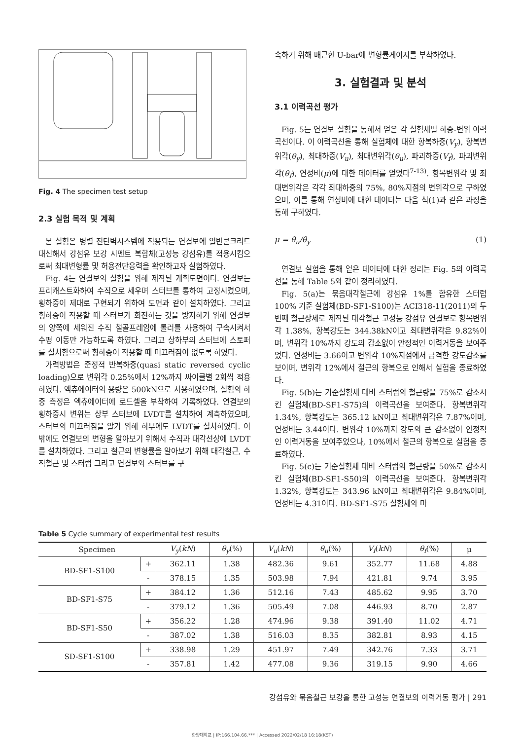Fig. 4 The specimen test setup
2.3 실험 목적 및 계획
본 실험은 병렬 전단벽시스템에 적용되는 연결보에 일반콘크리트 대신해서 강섬유 보강 시멘트 복합체(고성능 강섬유)를 적용시킴으로써 최대변형률 및 허용전단응력을 확인하고자 실험하였다.
Fig. 4는 연결보의 실험을 위해 제작된 계획도면이다. 연결보는 프리캐스트화하여 수직으로 세우며 스터브를 통하여 고정시켰으며, 횡하중이 제대로 구현되기 위하여 도면과 같이 설치하였다. 그리고 횡하중이 작용할 때 스터브가 회전하는 것을 방지하기 위해 연결보의 양쪽에 세워진 수직 철골프레임에 롤러를 사용하여 구속시켜서 수평 이동만 가능하도록 하였다. 그리고 상하부의 스터브에 스토퍼를 설치함으로써 횡하중이 작용할 때 미끄러짐이 없도록 하였다.
가력방법은 준정적 반복하중(quasi static reversed cyclic loading)으로 변위각 0.25%에서 12%까지 싸이클별 2회씩 적용하였다. 엑츄에이터의 용량은 500kN으로 사용하였으며, 실험의 하중 측정은 엑츄에이터에 로드셀을 부착하여 기록하였다. 연결보의 횡하중시 변위는 상부 스터브에 LVDT를 설치하여 계측하였으며, 스터브의 미끄러짐을 알기 위해 하부에도 LVDT를 설치하였다. 이 밖에도 연결보의 변형을 알아보기 위해서 수직과 대각선상에 LVDT를 설치하였다. 그리고 철근의 변형률을 알아보기 위해 대각철근, 수직철근 및 스터럽 그리고 연결보와 스터브를 구
속하기 위해 배근한 U-bar에 변형률게이지를 부착하였다.
3. 실험결과 및 분석
3.1 이력곡선 평가
Fig. 5는 연결보 실험을 통해서 얻은 각 실험체별 하중-변위 이력곡선이다. 이 이력곡선을 통해 실험체에 대한 항복하중(V<sub>y</sub>), 항복변위각(θ<sub>y</sub>), 최대하중(V<sub>u</sub>), 최대변위각(θ<sub>u</sub>), 파괴하중(V<sub>f</sub>), 파괴변위각(θ<sub>f</sub>), 연성비(μ)에 대한 데이터를 얻었다<sup>7-13)</sup>. 항복변위각 및 최대변위각은 각각 최대하중의 75%, 80%지점의 변위각으로 구하였으며, 이를 통해 연성비에 대한 데이터는 다음 식(1)과 같은 과정을 통해 구하였다.
μ = θ<sub>u</sub>/θ<sub>y</sub> (1)
연결보 실험을 통해 얻은 데이터에 대한 정리는 Fig. 5의 이력곡선을 통해 Table 5와 같이 정리하였다.
Fig. 5(a)는 묶음대각철근에 강섬유 1%를 함유한 스터럽 100% 기준 실험체(BD-SF1-S100)는 ACI318-11(2011)의 두 번째 철근상세로 제작된 대각철근 고성능 강섬유 연결보로 항복변위각 1.38%, 항복강도는 344.38kN이고 최대변위각은 9.82%이며, 변위각 10%까지 강도의 감소없이 안정적인 이력거동을 보여주었다. 연성비는 3.66이고 변위각 10%지점에서 급격한 강도감소를 보이며, 변위각 12%에서 철근의 항복으로 인해서 실험을 종료하였다.
Fig. 5(b)는 기준실험체 대비 스터럽의 철근량을 75%로 감소시킨 실험체(BD-SF1-S75)의 이력곡선을 보여준다. 항복변위각 1.34%, 항복강도는 365.12 kN이고 최대변위각은 7.87%이며, 연성비는 3.44이다. 변위각 10%까지 강도의 큰 감소없이 안정적인 이력거동을 보여주었으나, 10%에서 철근의 항복으로 실험을 종료하였다.
Fig. 5(c)는 기준실험체 대비 스터럽의 철근량을 50%로 감소시킨 실험체(BD-SF1-S50)의 이력곡선을 보여준다. 항복변위각 1.32%, 항복강도는 343.96 kN이고 최대변위각은 9.84%이며, 연성비는 4.31이다. BD-SF1-S75 실험체와 마
Table 5 Cycle summary of experimental test results
| Specimen | | V<sub>y</sub> ( kN ) | θ<sub>y</sub> (%) | V<sub>u</sub> ( kN ) | θ<sub>u</sub> (%) | V<sub>f</sub> ( kN ) | θ<sub>f</sub> (%) | μ |
| --- | --- | --- | --- | --- | --- | --- | --- | --- |
| BD-SF1-S100 | + | 362.11 | 1.38 | 482.36 | 9.61 | 352.77 | 11.68 | 4.88 |
| | - | 378.15 | 1.35 | 503.98 | 7.94 | 421.81 | 9.74 | 3.95 |
| BD-SF1-S75 | + | 384.12 | 1.36 | 512.16 | 7.43 | 485.62 | 9.95 | 3.70 |
| | - | 379.12 | 1.36 | 505.49 | 7.08 | 446.93 | 8.70 | 2.87 |
| BD-SF1-S50 | + | 356.22 | 1.28 | 474.96 | 9.38 | 391.40 | 11.02 | 4.71 |
| | - | 387.02 | 1.38 | 516.03 | 8.35 | 382.81 | 8.93 | 4.15 |
| SD-SF1-S100 | + | 338.98 | 1.29 | 451.97 | 7.49 | 342.76 | 7.33 | 3.71 |
| | - | 357.81 | 1.42 | 477.08 | 9.36 | 319.15 | 9.90 | 4.66 |
강섬유와 묶음철근 보강을 통한 고성능 연결보의 이력거동 평가 | 291
한양대학교 | IP:166.104.66.*** | Accessed 2022/02/18 16:18(KST)